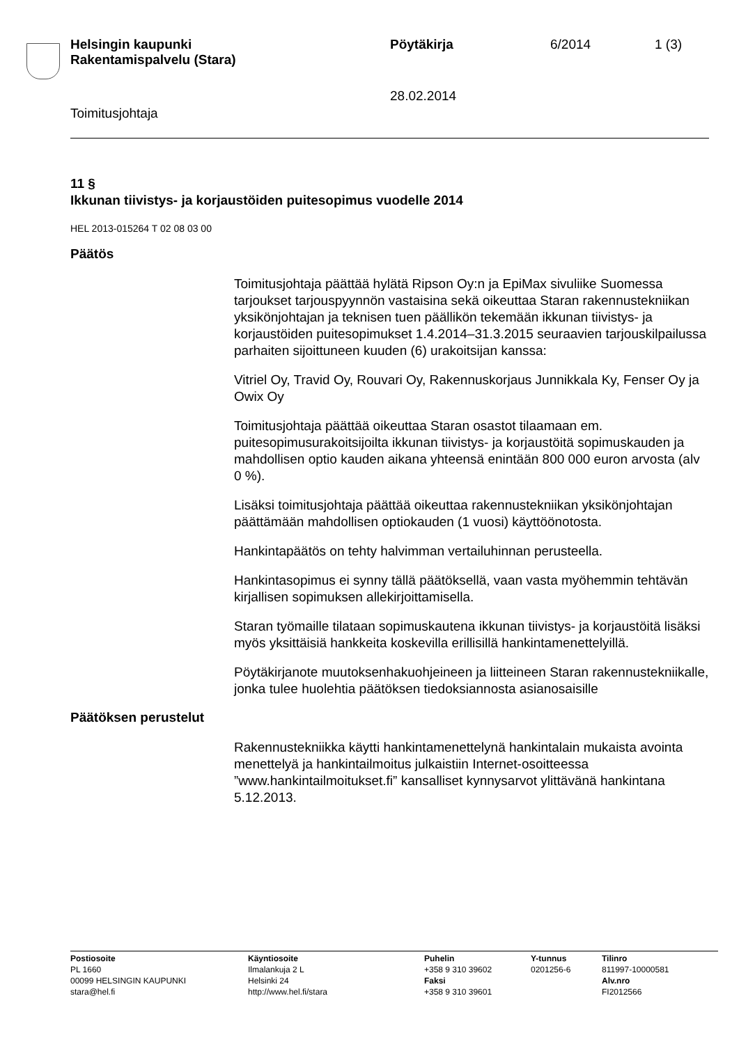Helsingin kaupunki
Rakentamispalvelu (Stara)
Pöytäkirja 6/2014 1 (3)
28.02.2014
Toimitusjohtaja
11 §
Ikkunan tiivistys- ja korjaustöiden puitesopimus vuodelle 2014
HEL 2013-015264 T 02 08 03 00
Päätös
Toimitusjohtaja päättää hylätä Ripson Oy:n ja EpiMax sivuliike Suomessa tarjoukset tarjouspyynnön vastaisina sekä oikeuttaa Staran rakennustekniikan yksikönjohtajan ja teknisen tuen päällikön tekemään ikkunan tiivistys- ja korjaustöiden puitesopimukset 1.4.2014–31.3.2015 seuraavien tarjouskilpailussa parhaiten sijoittuneen kuuden (6) urakoitsijan kanssa:
Vitriel Oy, Travid Oy, Rouvari Oy, Rakennuskorjaus Junnikkala Ky, Fenser Oy ja Owix Oy
Toimitusjohtaja päättää oikeuttaa Staran osastot tilaamaan em. puitesopimusurakoitsijoilta ikkunan tiivistys- ja korjaustöitä sopimuskauden ja mahdollisen optio kauden aikana yhteensä enintään 800 000 euron arvosta (alv 0 %).
Lisäksi toimitusjohtaja päättää oikeuttaa rakennustekniikan yksikönjohtajan päättämään mahdollisen optiokauden (1 vuosi) käyttöönotosta.
Hankintapäätös on tehty halvimman vertailuhinnan perusteella.
Hankintasopimus ei synny tällä päätöksellä, vaan vasta myöhemmin tehtävän kirjallisen sopimuksen allekirjoittamisella.
Staran työmaille tilataan sopimuskautena ikkunan tiivistys- ja korjaustöitä lisäksi myös yksittäisiä hankkeita koskevilla erillisillä hankintamenettelyillä.
Pöytäkirjanote muutoksenhakuohjeineen ja liitteineen Staran rakennustekniikalle, jonka tulee huolehtia päätöksen tiedoksiannosta asianosaisille
Päätöksen perustelut
Rakennustekniikka käytti hankintamenettelynä hankintalain mukaista avointa menettelyä ja hankintailmoitus julkaistiin Internet-osoitteessa ”www.hankintailmoitukset.fi” kansalliset kynnysarvot ylittävänä hankintana 5.12.2013.
Postiosoite
PL 1660
00099 HELSINGIN KAUPUNKI
stara@hel.fi
Käyntiosoite
Ilmalankuja 2 L
Helsinki 24
http://www.hel.fi/stara
Puhelin
+358 9 310 39602
Faksi
+358 9 310 39601
Y-tunnus
0201256-6
Tilinro
811997-10000581
Alv.nro
FI2012566